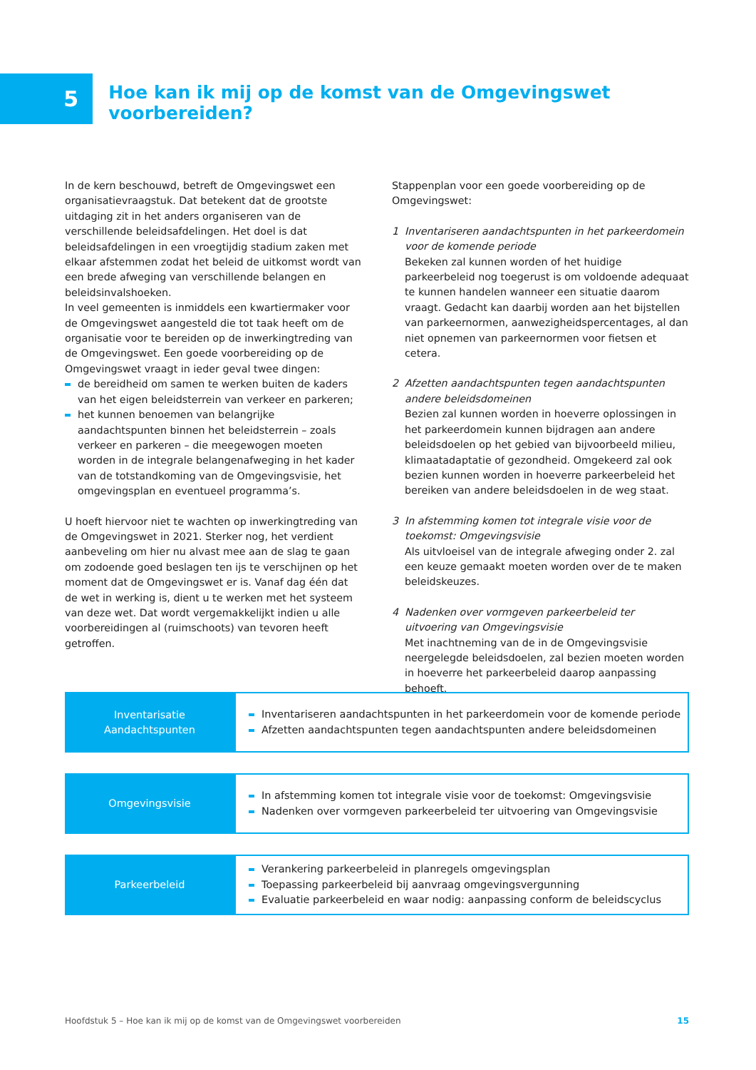5
Hoe kan ik mij op de komst van de Omgevingswet voorbereiden?
In de kern beschouwd, betreft de Omgevingswet een organisatievraagstuk. Dat betekent dat de grootste uitdaging zit in het anders organiseren van de verschillende beleidsafdelingen. Het doel is dat beleidsafdelingen in een vroegtijdig stadium zaken met elkaar afstemmen zodat het beleid de uitkomst wordt van een brede afweging van verschillende belangen en beleidsinvalshoeken.
In veel gemeenten is inmiddels een kwartiermaker voor de Omgevingswet aangesteld die tot taak heeft om de organisatie voor te bereiden op de inwerkingtreding van de Omgevingswet. Een goede voorbereiding op de Omgevingswet vraagt in ieder geval twee dingen:
de bereidheid om samen te werken buiten de kaders van het eigen beleidsterrein van verkeer en parkeren;
het kunnen benoemen van belangrijke aandachtspunten binnen het beleidsterrein – zoals verkeer en parkeren – die meegewogen moeten worden in de integrale belangenafweging in het kader van de totstandkoming van de Omgevingsvisie, het omgevingsplan en eventueel programma’s.
U hoeft hiervoor niet te wachten op inwerkingtreding van de Omgevingswet in 2021. Sterker nog, het verdient aanbeveling om hier nu alvast mee aan de slag te gaan om zodoende goed beslagen ten ijs te verschijnen op het moment dat de Omgevingswet er is. Vanaf dag één dat de wet in werking is, dient u te werken met het systeem van deze wet. Dat wordt vergemakkelijkt indien u alle voorbereidingen al (ruimschoots) van tevoren heeft getroffen.
Stappenplan voor een goede voorbereiding op de Omgevingswet:
1 Inventariseren aandachtspunten in het parkeerdomein voor de komende periode
Bekeken zal kunnen worden of het huidige parkeerbeleid nog toegerust is om voldoende adequaat te kunnen handelen wanneer een situatie daarom vraagt. Gedacht kan daarbij worden aan het bijstellen van parkeernormen, aanwezigheidspercentages, al dan niet opnemen van parkeernormen voor fietsen et cetera.
2 Afzetten aandachtspunten tegen aandachtspunten andere beleidsdomeinen
Bezien zal kunnen worden in hoeverre oplossingen in het parkeerdomein kunnen bijdragen aan andere beleidsdoelen op het gebied van bijvoorbeeld milieu, klimaatadaptatie of gezondheid. Omgekeerd zal ook bezien kunnen worden in hoeverre parkeerbeleid het bereiken van andere beleidsdoelen in de weg staat.
3 In afstemming komen tot integrale visie voor de toekomst: Omgevingsvisie
Als uitvloeisel van de integrale afweging onder 2. zal een keuze gemaakt moeten worden over de te maken beleidskeuzes.
4 Nadenken over vormgeven parkeerbeleid ter uitvoering van Omgevingsvisie
Met inachtneming van de in de Omgevingsvisie neergelegde beleidsdoelen, zal bezien moeten worden in hoeverre het parkeerbeleid daarop aanpassing behoeft.
Inventarisatie
Aandachtspunten
Inventariseren aandachtspunten in het parkeerdomein voor de komende periode
Afzetten aandachtspunten tegen aandachtspunten andere beleidsdomeinen
Omgevingsvisie
In afstemming komen tot integrale visie voor de toekomst: Omgevingsvisie
Nadenken over vormgeven parkeerbeleid ter uitvoering van Omgevingsvisie
Parkeerbeleid
Verankering parkeerbeleid in planregels omgevingsplan
Toepassing parkeerbeleid bij aanvraag omgevingsvergunning
Evaluatie parkeerbeleid en waar nodig: aanpassing conform de beleidscyclus
Hoofdstuk 5 – Hoe kan ik mij op de komst van de Omgevingswet voorbereiden 15